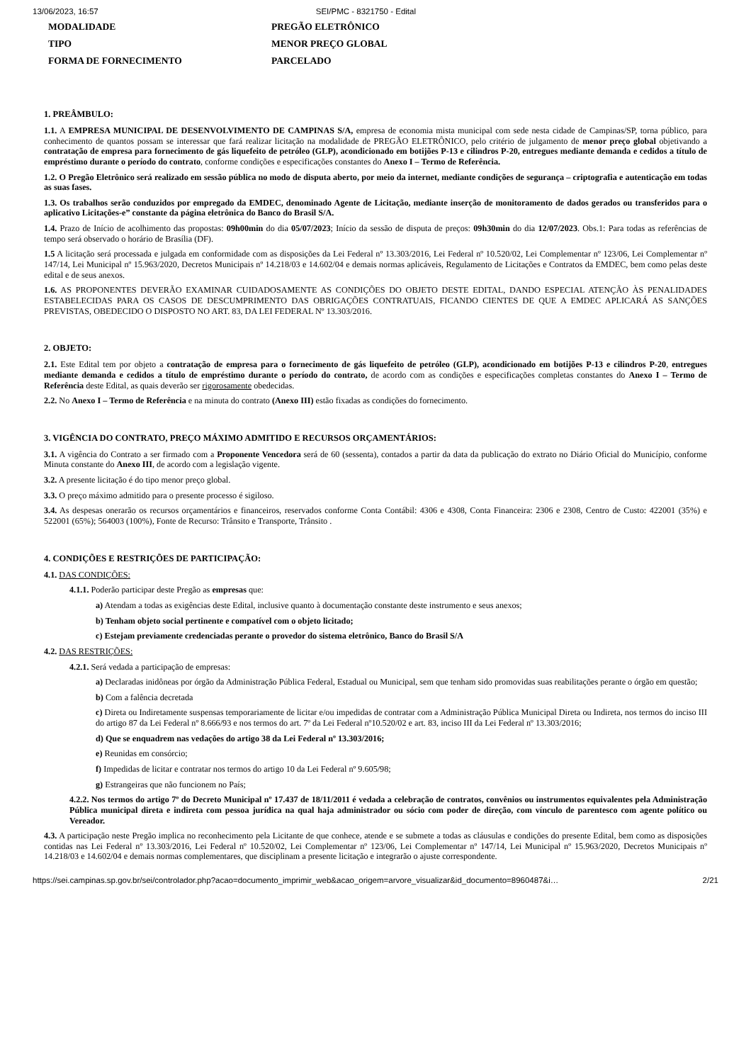13/06/2023, 16:57 SEI/PMC - 8321750 - Edital
MODALIDADE
PREGÃO ELETRÔNICO
TIPO
MENOR PREÇO GLOBAL
FORMA DE FORNECIMENTO
PARCELADO
1. PREÂMBULO:
1.1. A EMPRESA MUNICIPAL DE DESENVOLVIMENTO DE CAMPINAS S/A, empresa de economia mista municipal com sede nesta cidade de Campinas/SP, torna público, para conhecimento de quantos possam se interessar que fará realizar licitação na modalidade de PREGÃO ELETRÔNICO, pelo critério de julgamento de menor preço global objetivando a contratação de empresa para fornecimento de gás liquefeito de petróleo (GLP), acondicionado em botijões P-13 e cilindros P-20, entregues mediante demanda e cedidos a título de empréstimo durante o período do contrato, conforme condições e especificações constantes do Anexo I – Termo de Referência.
1.2. O Pregão Eletrônico será realizado em sessão pública no modo de disputa aberto, por meio da internet, mediante condições de segurança – criptografia e autenticação em todas as suas fases.
1.3. Os trabalhos serão conduzidos por empregado da EMDEC, denominado Agente de Licitação, mediante inserção de monitoramento de dados gerados ou transferidos para o aplicativo Licitações-e” constante da página eletrônica do Banco do Brasil S/A.
1.4. Prazo de Início de acolhimento das propostas: 09h00min do dia 05/07/2023; Início da sessão de disputa de preços: 09h30min do dia 12/07/2023. Obs.1: Para todas as referências de tempo será observado o horário de Brasília (DF).
1.5 A licitação será processada e julgada em conformidade com as disposições da Lei Federal nº 13.303/2016, Lei Federal nº 10.520/02, Lei Complementar nº 123/06, Lei Complementar nº 147/14, Lei Municipal nº 15.963/2020, Decretos Municipais nº 14.218/03 e 14.602/04 e demais normas aplicáveis, Regulamento de Licitações e Contratos da EMDEC, bem como pelas deste edital e de seus anexos.
1.6. AS PROPONENTES DEVERÃO EXAMINAR CUIDADOSAMENTE AS CONDIÇÕES DO OBJETO DESTE EDITAL, DANDO ESPECIAL ATENÇÃO ÀS PENALIDADES ESTABELECIDAS PARA OS CASOS DE DESCUMPRIMENTO DAS OBRIGAÇÕES CONTRATUAIS, FICANDO CIENTES DE QUE A EMDEC APLICARÁ AS SANÇÕES PREVISTAS, OBEDECIDO O DISPOSTO NO ART. 83, DA LEI FEDERAL Nº 13.303/2016.
2. OBJETO:
2.1. Este Edital tem por objeto a contratação de empresa para o fornecimento de gás liquefeito de petróleo (GLP), acondicionado em botijões P-13 e cilindros P-20, entregues mediante demanda e cedidos a título de empréstimo durante o período do contrato, de acordo com as condições e especificações completas constantes do Anexo I – Termo de Referência deste Edital, as quais deverão ser rigorosamente obedecidas.
2.2. No Anexo I – Termo de Referência e na minuta do contrato (Anexo III) estão fixadas as condições do fornecimento.
3. VIGÊNCIA DO CONTRATO, PREÇO MÁXIMO ADMITIDO E RECURSOS ORÇAMENTÁRIOS:
3.1. A vigência do Contrato a ser firmado com a Proponente Vencedora será de 60 (sessenta), contados a partir da data da publicação do extrato no Diário Oficial do Município, conforme Minuta constante do Anexo III, de acordo com a legislação vigente.
3.2. A presente licitação é do tipo menor preço global.
3.3. O preço máximo admitido para o presente processo é sigiloso.
3.4. As despesas onerarão os recursos orçamentários e financeiros, reservados conforme Conta Contábil: 4306 e 4308, Conta Financeira: 2306 e 2308, Centro de Custo: 422001 (35%) e 522001 (65%); 564003 (100%), Fonte de Recurso: Trânsito e Transporte, Trânsito .
4. CONDIÇÕES E RESTRIÇÕES DE PARTICIPAÇÃO:
4.1. DAS CONDIÇÕES:
4.1.1. Poderão participar deste Pregão as empresas que:
a) Atendam a todas as exigências deste Edital, inclusive quanto à documentação constante deste instrumento e seus anexos;
b) Tenham objeto social pertinente e compatível com o objeto licitado;
c) Estejam previamente credenciadas perante o provedor do sistema eletrônico, Banco do Brasil S/A
4.2. DAS RESTRIÇÕES:
4.2.1. Será vedada a participação de empresas:
a) Declaradas inidôneas por órgão da Administração Pública Federal, Estadual ou Municipal, sem que tenham sido promovidas suas reabilitações perante o órgão em questão;
b) Com a falência decretada
c) Direta ou Indiretamente suspensas temporariamente de licitar e/ou impedidas de contratar com a Administração Pública Municipal Direta ou Indireta, nos termos do inciso III do artigo 87 da Lei Federal nº 8.666/93 e nos termos do art. 7º da Lei Federal nº10.520/02 e art. 83, inciso III da Lei Federal nº 13.303/2016;
d) Que se enquadrem nas vedações do artigo 38 da Lei Federal nº 13.303/2016;
e) Reunidas em consórcio;
f) Impedidas de licitar e contratar nos termos do artigo 10 da Lei Federal nº 9.605/98;
g) Estrangeiras que não funcionem no País;
4.2.2. Nos termos do artigo 7º do Decreto Municipal nº 17.437 de 18/11/2011 é vedada a celebração de contratos, convênios ou instrumentos equivalentes pela Administração Pública municipal direta e indireta com pessoa jurídica na qual haja administrador ou sócio com poder de direção, com vínculo de parentesco com agente político ou Vereador.
4.3. A participação neste Pregão implica no reconhecimento pela Licitante de que conhece, atende e se submete a todas as cláusulas e condições do presente Edital, bem como as disposições contidas nas Lei Federal nº 13.303/2016, Lei Federal nº 10.520/02, Lei Complementar nº 123/06, Lei Complementar nº 147/14, Lei Municipal nº 15.963/2020, Decretos Municipais nº 14.218/03 e 14.602/04 e demais normas complementares, que disciplinam a presente licitação e integrarão o ajuste correspondente.
https://sei.campinas.sp.gov.br/sei/controlador.php?acao=documento_imprimir_web&acao_origem=arvore_visualizar&id_documento=8960487&i… 2/21